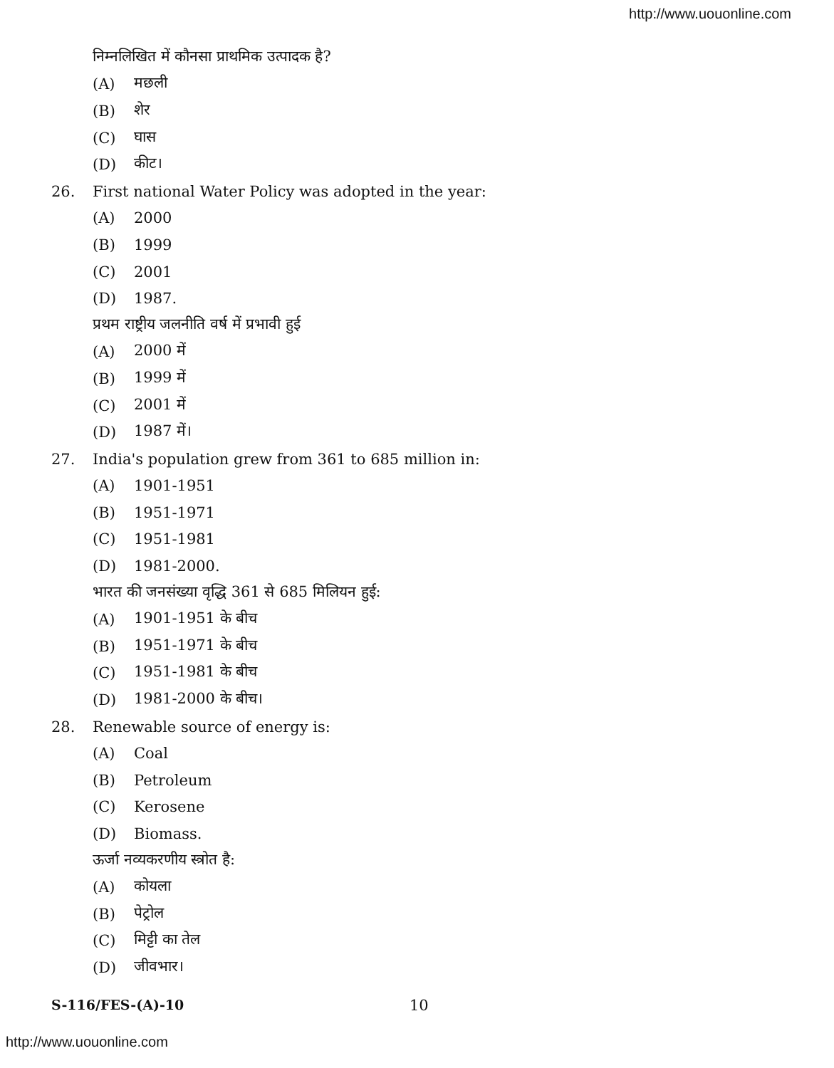http://www.uouonline.com
निम्नलिखित में कौनसा प्राथमिक उत्पादक है?
(A) मछली
(B) शेर
(C) घास
(D) कीट।
26. First national Water Policy was adopted in the year:
(A) 2000
(B) 1999
(C) 2001
(D) 1987.
प्रथम राष्ट्रीय जलनीति वर्ष में प्रभावी हुई
(A) 2000 में
(B) 1999 में
(C) 2001 में
(D) 1987 में।
27. India's population grew from 361 to 685 million in:
(A) 1901-1951
(B) 1951-1971
(C) 1951-1981
(D) 1981-2000.
भारत की जनसंख्या वृद्धि 361 से 685 मिलियन हुई:
(A) 1901-1951 के बीच
(B) 1951-1971 के बीच
(C) 1951-1981 के बीच
(D) 1981-2000 के बीच।
28. Renewable source of energy is:
(A) Coal
(B) Petroleum
(C) Kerosene
(D) Biomass.
ऊर्जा नव्यकरणीय स्त्रोत है:
(A) कोयला
(B) पेट्रोल
(C) मिट्टी का तेल
(D) जीवभार।
S-116/FES-(A)-10 10
http://www.uouonline.com